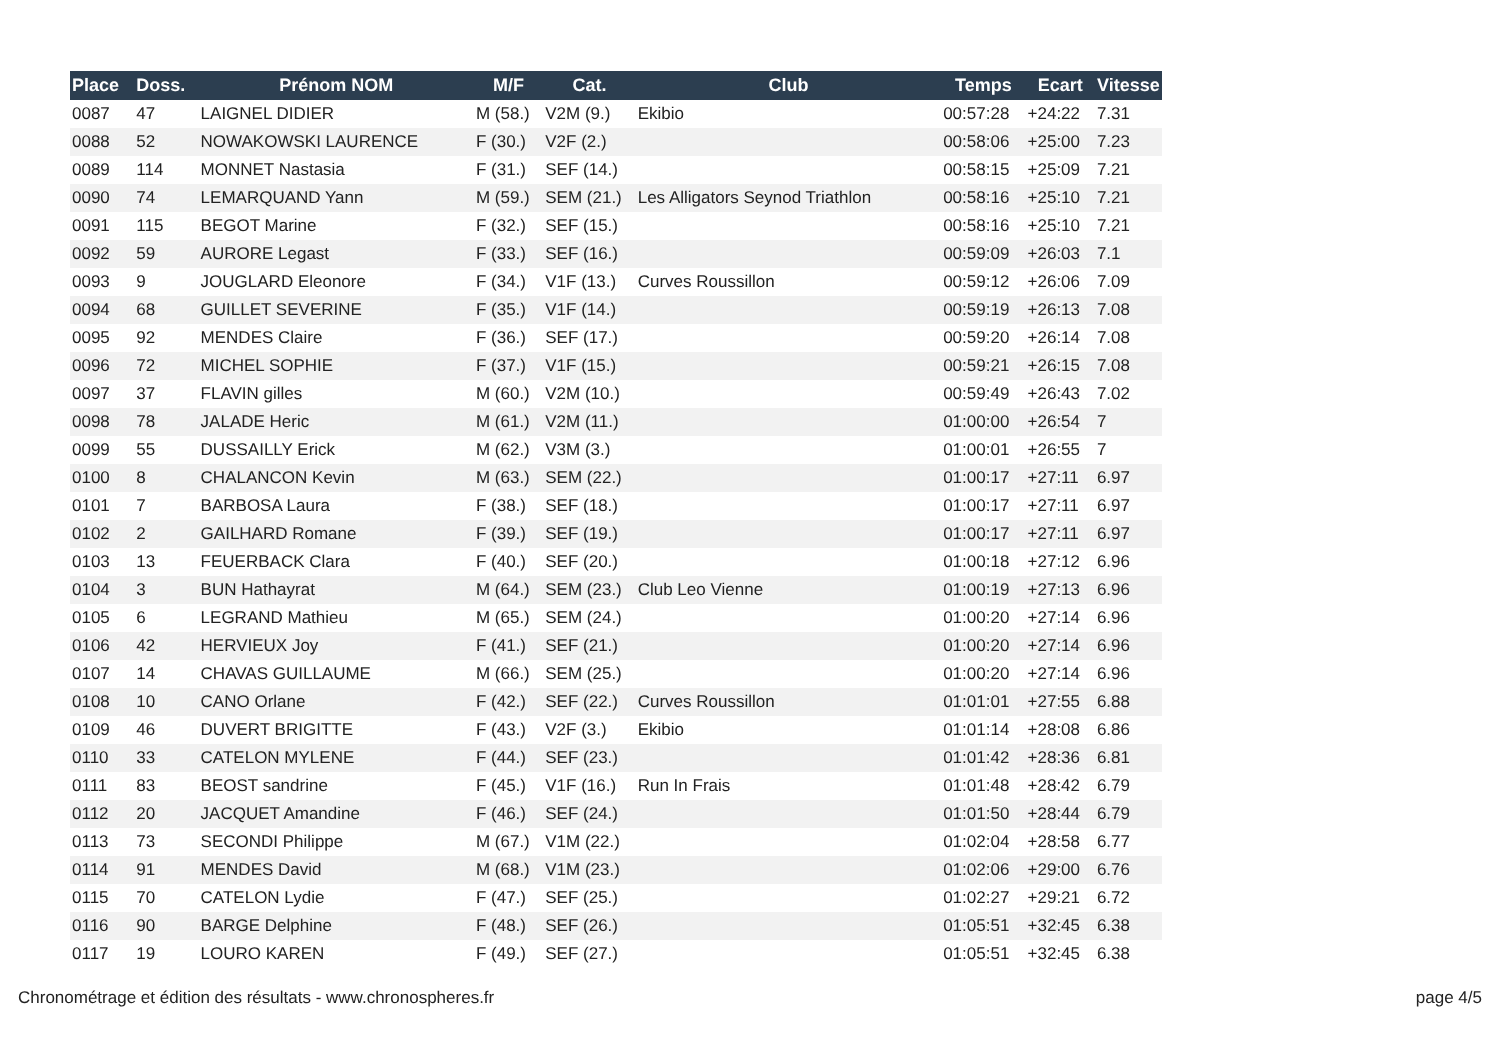| Place | Doss. | Prénom NOM | M/F | Cat. | Club | Temps | Ecart | Vitesse |
| --- | --- | --- | --- | --- | --- | --- | --- | --- |
| 0087 | 47 | LAIGNEL DIDIER | M (58.) | V2M (9.) | Ekibio | 00:57:28 | +24:22 | 7.31 |
| 0088 | 52 | NOWAKOWSKI LAURENCE | F (30.) | V2F (2.) | | 00:58:06 | +25:00 | 7.23 |
| 0089 | 114 | MONNET Nastasia | F (31.) | SEF (14.) | | 00:58:15 | +25:09 | 7.21 |
| 0090 | 74 | LEMARQUAND Yann | M (59.) | SEM (21.) | Les Alligators Seynod Triathlon | 00:58:16 | +25:10 | 7.21 |
| 0091 | 115 | BEGOT Marine | F (32.) | SEF (15.) | | 00:58:16 | +25:10 | 7.21 |
| 0092 | 59 | AURORE Legast | F (33.) | SEF (16.) | | 00:59:09 | +26:03 | 7.1 |
| 0093 | 9 | JOUGLARD Eleonore | F (34.) | V1F (13.) | Curves Roussillon | 00:59:12 | +26:06 | 7.09 |
| 0094 | 68 | GUILLET SEVERINE | F (35.) | V1F (14.) | | 00:59:19 | +26:13 | 7.08 |
| 0095 | 92 | MENDES Claire | F (36.) | SEF (17.) | | 00:59:20 | +26:14 | 7.08 |
| 0096 | 72 | MICHEL SOPHIE | F (37.) | V1F (15.) | | 00:59:21 | +26:15 | 7.08 |
| 0097 | 37 | FLAVIN gilles | M (60.) | V2M (10.) | | 00:59:49 | +26:43 | 7.02 |
| 0098 | 78 | JALADE Heric | M (61.) | V2M (11.) | | 01:00:00 | +26:54 | 7 |
| 0099 | 55 | DUSSAILLY Erick | M (62.) | V3M (3.) | | 01:00:01 | +26:55 | 7 |
| 0100 | 8 | CHALANCON Kevin | M (63.) | SEM (22.) | | 01:00:17 | +27:11 | 6.97 |
| 0101 | 7 | BARBOSA Laura | F (38.) | SEF (18.) | | 01:00:17 | +27:11 | 6.97 |
| 0102 | 2 | GAILHARD Romane | F (39.) | SEF (19.) | | 01:00:17 | +27:11 | 6.97 |
| 0103 | 13 | FEUERBACK Clara | F (40.) | SEF (20.) | | 01:00:18 | +27:12 | 6.96 |
| 0104 | 3 | BUN Hathayrat | M (64.) | SEM (23.) | Club Leo Vienne | 01:00:19 | +27:13 | 6.96 |
| 0105 | 6 | LEGRAND Mathieu | M (65.) | SEM (24.) | | 01:00:20 | +27:14 | 6.96 |
| 0106 | 42 | HERVIEUX Joy | F (41.) | SEF (21.) | | 01:00:20 | +27:14 | 6.96 |
| 0107 | 14 | CHAVAS GUILLAUME | M (66.) | SEM (25.) | | 01:00:20 | +27:14 | 6.96 |
| 0108 | 10 | CANO Orlane | F (42.) | SEF (22.) | Curves Roussillon | 01:01:01 | +27:55 | 6.88 |
| 0109 | 46 | DUVERT BRIGITTE | F (43.) | V2F (3.) | Ekibio | 01:01:14 | +28:08 | 6.86 |
| 0110 | 33 | CATELON MYLENE | F (44.) | SEF (23.) | | 01:01:42 | +28:36 | 6.81 |
| 0111 | 83 | BEOST sandrine | F (45.) | V1F (16.) | Run In Frais | 01:01:48 | +28:42 | 6.79 |
| 0112 | 20 | JACQUET Amandine | F (46.) | SEF (24.) | | 01:01:50 | +28:44 | 6.79 |
| 0113 | 73 | SECONDI Philippe | M (67.) | V1M (22.) | | 01:02:04 | +28:58 | 6.77 |
| 0114 | 91 | MENDES David | M (68.) | V1M (23.) | | 01:02:06 | +29:00 | 6.76 |
| 0115 | 70 | CATELON Lydie | F (47.) | SEF (25.) | | 01:02:27 | +29:21 | 6.72 |
| 0116 | 90 | BARGE Delphine | F (48.) | SEF (26.) | | 01:05:51 | +32:45 | 6.38 |
| 0117 | 19 | LOURO KAREN | F (49.) | SEF (27.) | | 01:05:51 | +32:45 | 6.38 |
Chronométrage et édition des résultats - www.chronospheres.fr page 4/5